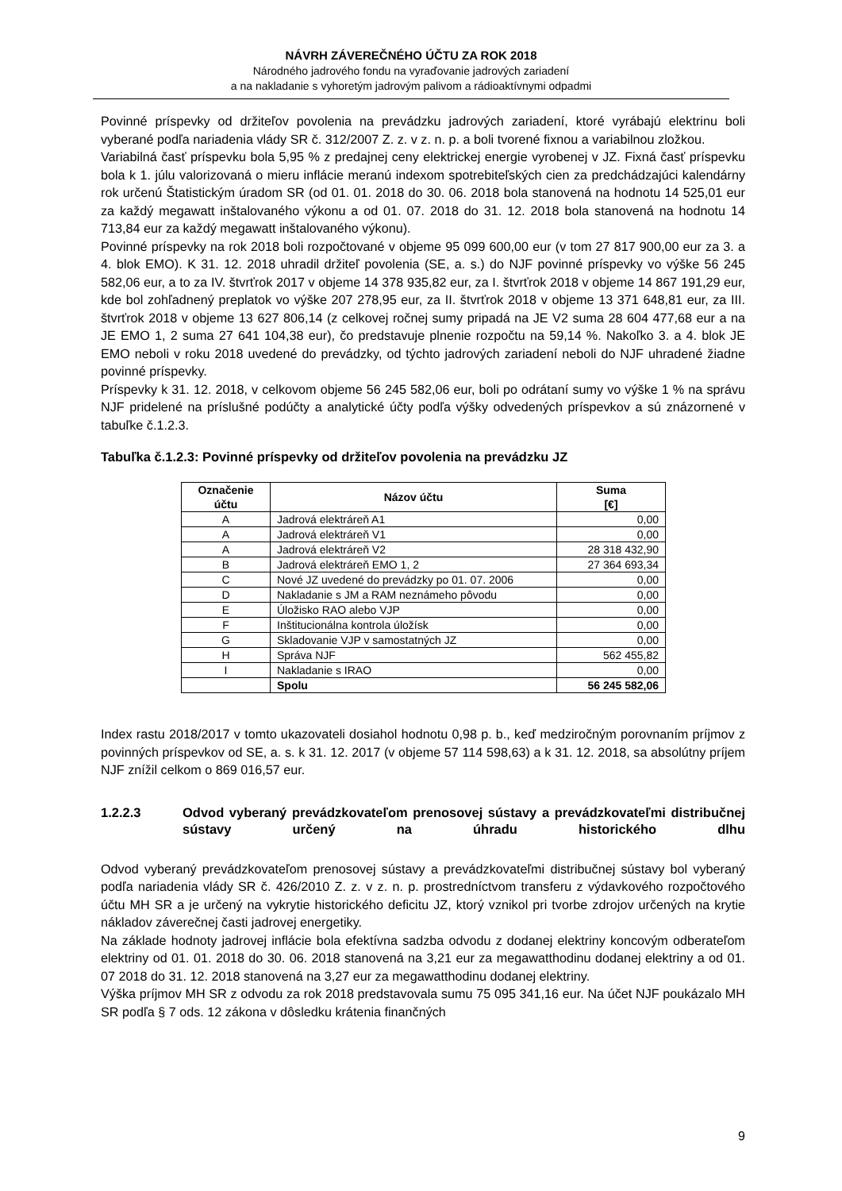NÁVRH ZÁVEREČNÉHO ÚČTU ZA ROK 2018
Národného jadrového fondu na vyraďovanie jadrových zariadení
a na nakladanie s vyhoretým jadrovým palivom a rádioaktívnymi odpadmi
Povinné príspevky od držiteľov povolenia na prevádzku jadrových zariadení, ktoré vyrábajú elektrinu boli vyberané podľa nariadenia vlády SR č. 312/2007 Z. z. v z. n. p. a boli tvorené fixnou a variabilnou zložkou.
Variabilná časť príspevku bola 5,95 % z predajnej ceny elektrickej energie vyrobenej v JZ. Fixná časť príspevku bola k 1. júlu valorizovaná o mieru inflácie meranú indexom spotrebiteľských cien za predchádzajúci kalendárny rok určenú Štatistickým úradom SR (od 01. 01. 2018 do 30. 06. 2018 bola stanovená na hodnotu 14 525,01 eur za každý megawatt inštalovaného výkonu a od 01. 07. 2018 do 31. 12. 2018 bola stanovená na hodnotu 14 713,84 eur za každý megawatt inštalovaného výkonu).
Povinné príspevky na rok 2018 boli rozpočtované v objeme 95 099 600,00 eur (v tom 27 817 900,00 eur za 3. a 4. blok EMO). K 31. 12. 2018 uhradil držiteľ povolenia (SE, a. s.) do NJF povinné príspevky vo výške 56 245 582,06 eur, a to za IV. štvrťrok 2017 v objeme 14 378 935,82 eur, za I. štvrťrok 2018 v objeme 14 867 191,29 eur, kde bol zohľadnený preplatok vo výške 207 278,95 eur, za II. štvrťrok 2018 v objeme 13 371 648,81 eur, za III. štvrťrok 2018 v objeme 13 627 806,14 (z celkovej ročnej sumy pripadá na JE V2 suma 28 604 477,68 eur a na JE EMO 1, 2 suma 27 641 104,38 eur), čo predstavuje plnenie rozpočtu na 59,14 %. Nakoľko 3. a 4. blok JE EMO neboli v roku 2018 uvedené do prevádzky, od týchto jadrových zariadení neboli do NJF uhradené žiadne povinné príspevky.
Príspevky k 31. 12. 2018, v celkovom objeme 56 245 582,06 eur, boli po odrátaní sumy vo výške 1 % na správu NJF pridelené na príslušné podúčty a analytické účty podľa výšky odvedených príspevkov a sú znázornené v tabuľke č.1.2.3.
Tabuľka č.1.2.3: Povinné príspevky od držiteľov povolenia na prevádzku JZ
| Označenie účtu | Názov účtu | Suma [€] |
| --- | --- | --- |
| A | Jadrová elektráreň A1 | 0,00 |
| A | Jadrová elektráreň V1 | 0,00 |
| A | Jadrová elektráreň V2 | 28 318 432,90 |
| B | Jadrová elektráreň EMO 1, 2 | 27 364 693,34 |
| C | Nové JZ uvedené do prevádzky po 01. 07. 2006 | 0,00 |
| D | Nakladanie s JM a RAM neznámeho pôvodu | 0,00 |
| E | Úložisko RAO alebo VJP | 0,00 |
| F | Inštitucionálna kontrola úložísk | 0,00 |
| G | Skladovanie VJP v samostatných JZ | 0,00 |
| H | Správa NJF | 562 455,82 |
| I | Nakladanie s IRAO | 0,00 |
| | Spolu | 56 245 582,06 |
Index rastu 2018/2017 v tomto ukazovateli dosiahol hodnotu 0,98 p. b., keď medziročným porovnaním príjmov z povinných príspevkov od SE, a. s. k 31. 12. 2017 (v objeme 57 114 598,63) a k 31. 12. 2018, sa absolútny príjem NJF znížil celkom o 869 016,57 eur.
1.2.2.3 Odvod vyberaný prevádzkovateľom prenosovej sústavy a prevádzkovateľmi distribučnej sústavy určený na úhradu historického dlhu
Odvod vyberaný prevádzkovateľom prenosovej sústavy a prevádzkovateľmi distribučnej sústavy bol vyberaný podľa nariadenia vlády SR č. 426/2010 Z. z. v z. n. p. prostredníctvom transferu z výdavkového rozpočtového účtu MH SR a je určený na vykrytie historického deficitu JZ, ktorý vznikol pri tvorbe zdrojov určených na krytie nákladov záverečnej časti jadrovej energetiky.
Na základe hodnoty jadrovej inflácie bola efektívna sadzba odvodu z dodanej elektriny koncovým odberateľom elektriny od 01. 01. 2018 do 30. 06. 2018 stanovená na 3,21 eur za megawatthodinu dodanej elektriny a od 01. 07 2018 do 31. 12. 2018 stanovená na 3,27 eur za megawatthodinu dodanej elektriny.
Výška príjmov MH SR z odvodu za rok 2018 predstavovala sumu 75 095 341,16 eur. Na účet NJF poukázalo MH SR podľa § 7 ods. 12 zákona v dôsledku krátenia finančných
9